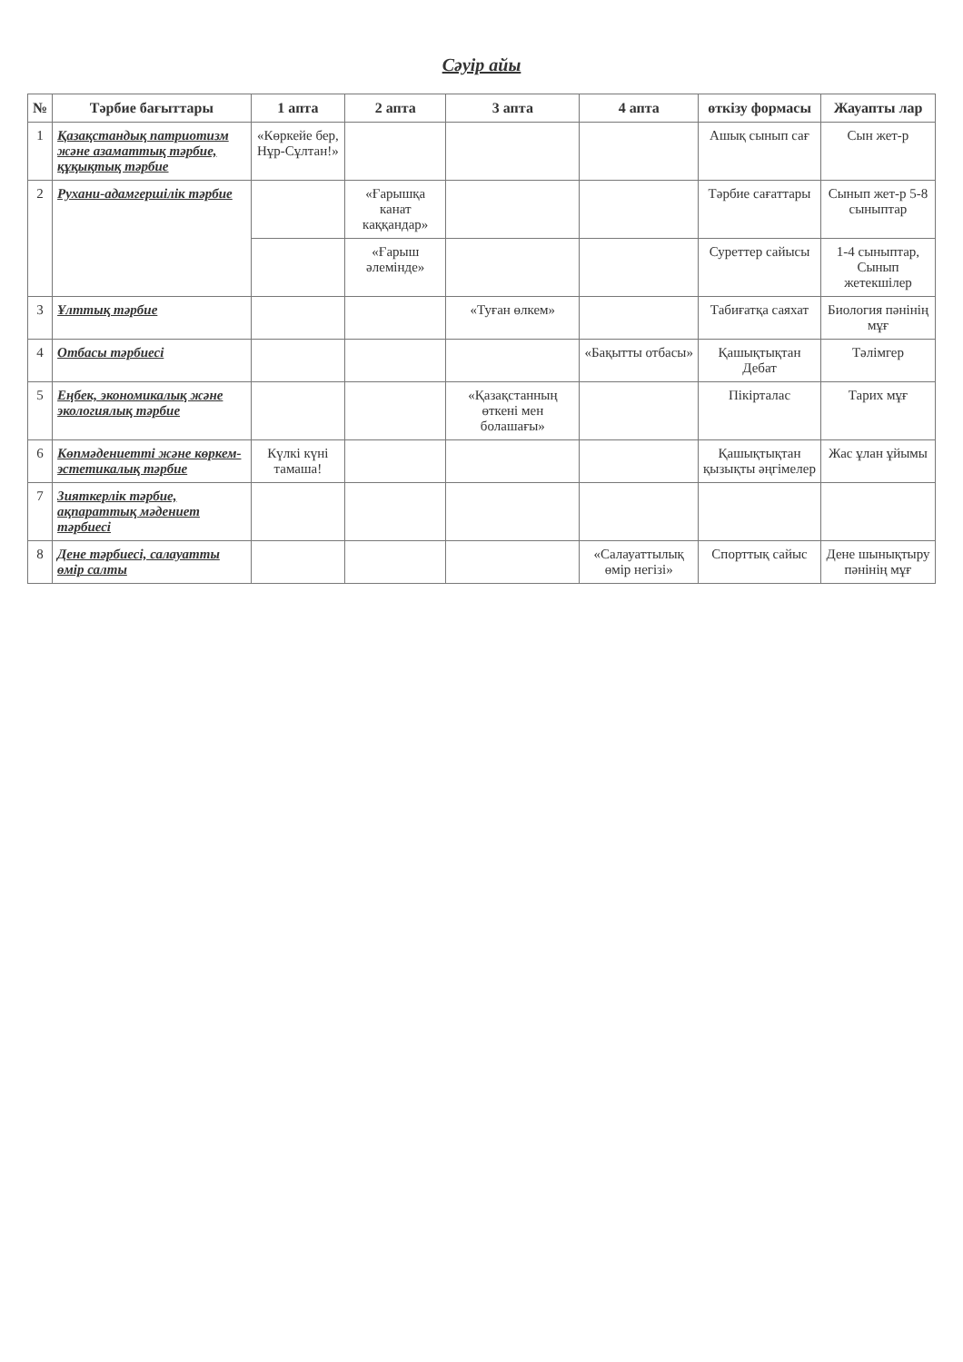Сәуір айы
| № | Тәрбие бағыттары | 1 апта | 2 апта | 3 апта | 4 апта | өткізу формасы | Жауапты лар |
| --- | --- | --- | --- | --- | --- | --- | --- |
| 1 | Қазақстандық патриотизм және азаматтық тәрбие, құқықтық тәрбие | «Көркейе бер, Нұр-Сұлтан!» | | | | Ашық сынып сағ | Сын жет-р |
| 2 | Рухани-адамгершілік тәрбие | | «Ғарышқа канат каққандар» | | | Тәрбие сағаттары | Сынып жет-р 5-8 сыныптар |
| | | | «Ғарыш әлемінде» | | | Суреттер сайысы | 1-4 сыныптар, Сынып жетекшілер |
| 3 | Ұлттық тәрбие | | | «Туған өлкем» | | Табиғатқа саяхат | Биология пәнінің мұғ |
| 4 | Отбасы тәрбиесі | | | | «Бақытты отбасы» | Қашықтықтан Дебат | Тәлімгер |
| 5 | Еңбек, экономикалық және экологиялық тәрбие | | | «Қазақстанның өткені мен болашағы» | | Пікірталас | Тарих мұғ |
| 6 | Көпмәдениетті және көркем-эстетикалық тәрбие | Күлкі күні тамаша! | | | | Қашықтықтан қызықты әңгімелер | Жас ұлан ұйымы |
| 7 | Зияткерлік тәрбие, ақпараттық мәдениет тәрбиесі | | | | | | |
| 8 | Дене тәрбиесі, салауатты өмір салты | | | | «Салауаттылық өмір негізі» | Спорттық сайыс | Дене шынықтыру пәнінің мұғ |